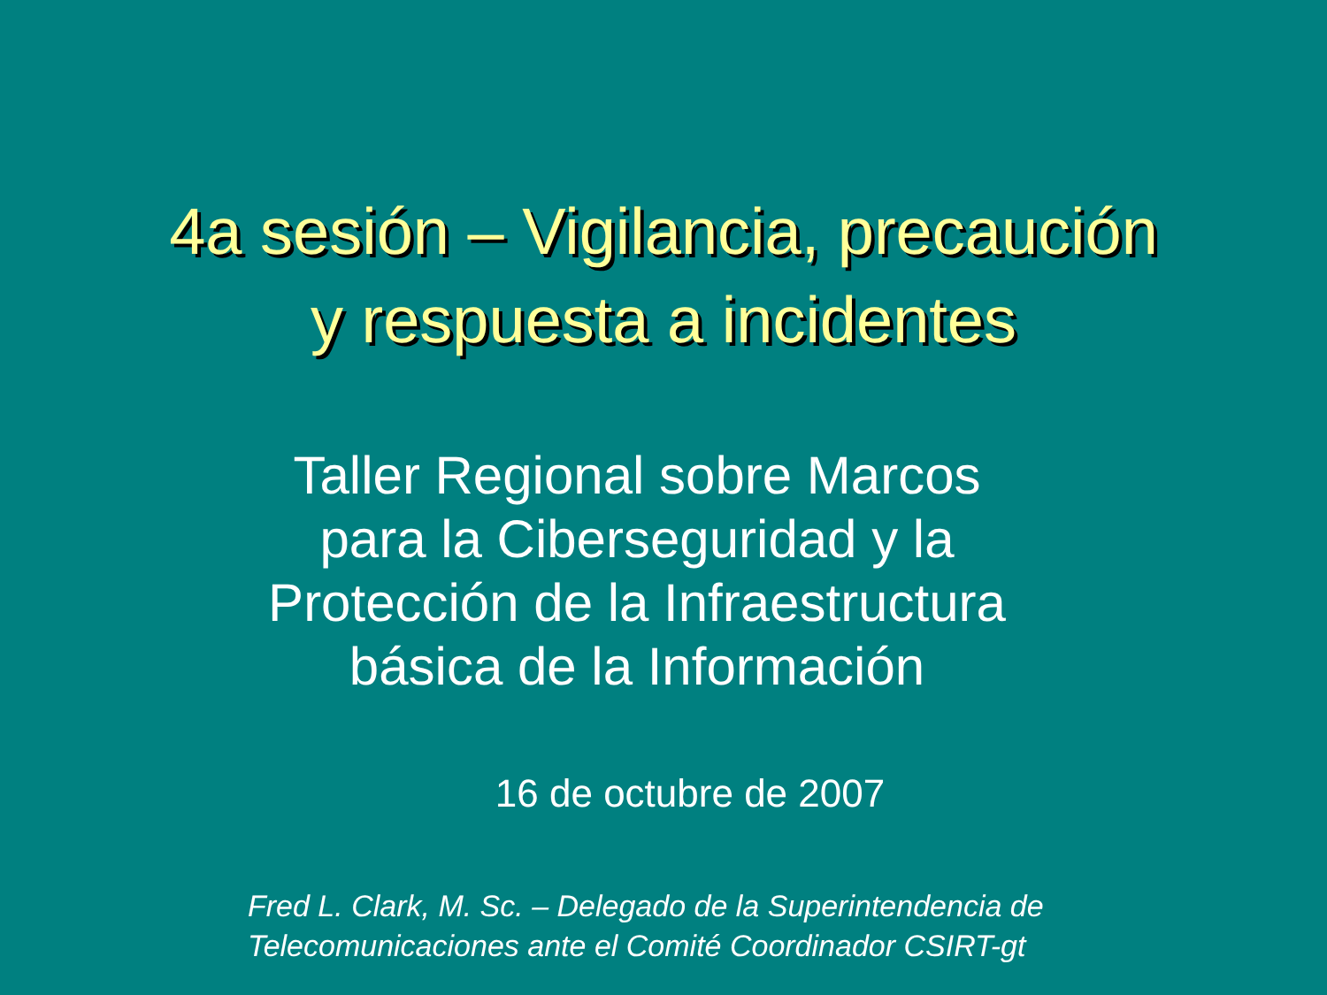4a sesión – Vigilancia, precaución
y respuesta a incidentes
Taller Regional sobre Marcos para la Ciberseguridad y la Protección de la Infraestructura básica de la Información
16 de octubre de 2007
Fred L. Clark, M. Sc. – Delegado de la Superintendencia de
Telecomunicaciones ante el Comité Coordinador CSIRT-gt